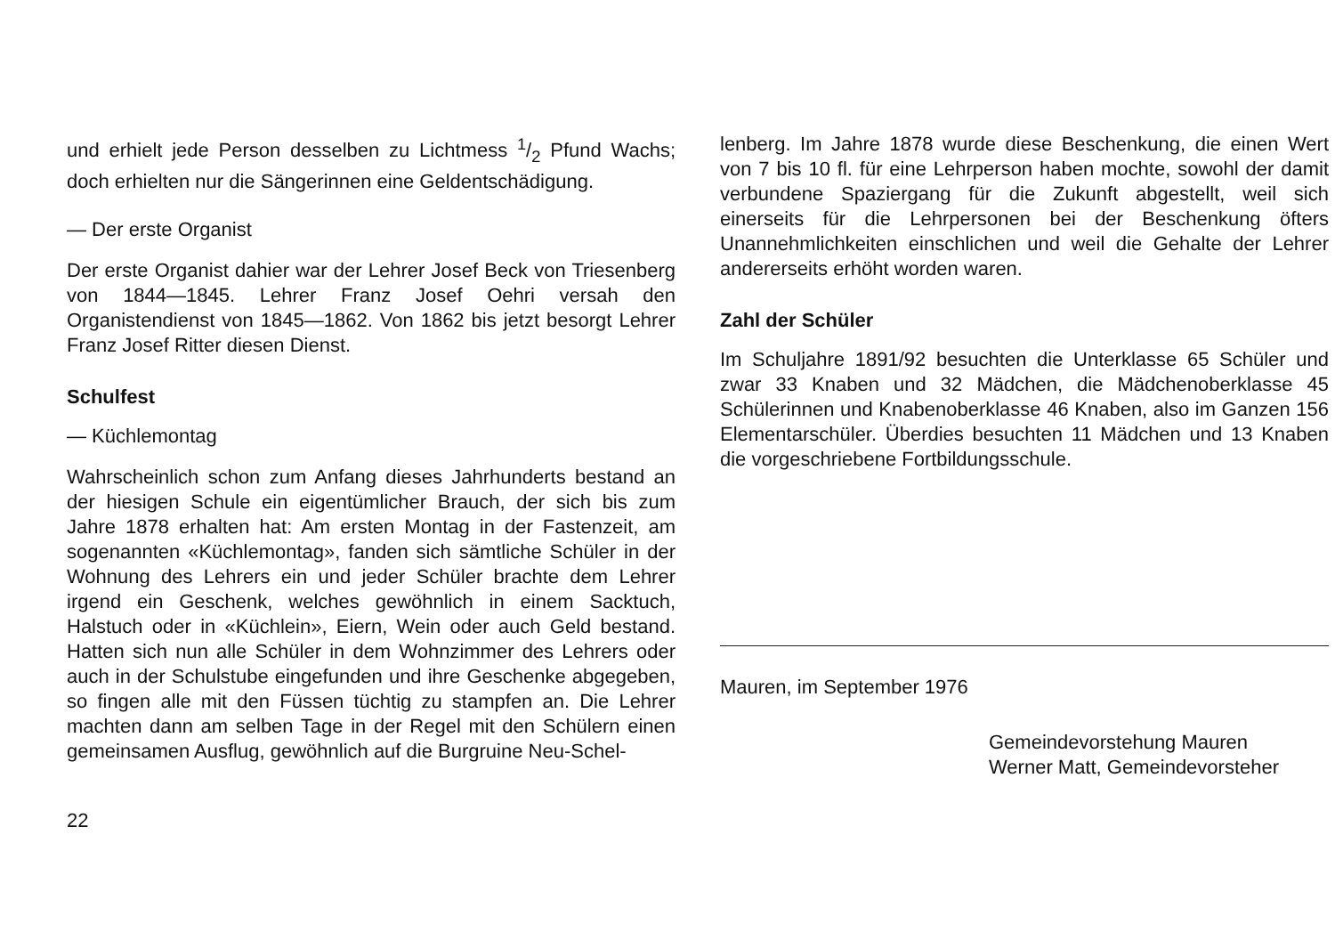und erhielt jede Person desselben zu Lichtmess 1/2 Pfund Wachs; doch erhielten nur die Sängerinnen eine Geldentschädigung.
— Der erste Organist
Der erste Organist dahier war der Lehrer Josef Beck von Triesenberg von 1844—1845. Lehrer Franz Josef Oehri versah den Organistendienst von 1845—1862. Von 1862 bis jetzt besorgt Lehrer Franz Josef Ritter diesen Dienst.
Schulfest
— Küchlemontag
Wahrscheinlich schon zum Anfang dieses Jahrhunderts bestand an der hiesigen Schule ein eigentümlicher Brauch, der sich bis zum Jahre 1878 erhalten hat: Am ersten Montag in der Fastenzeit, am sogenannten «Küchlemontag», fanden sich sämtliche Schüler in der Wohnung des Lehrers ein und jeder Schüler brachte dem Lehrer irgend ein Geschenk, welches gewöhnlich in einem Sacktuch, Halstuch oder in «Küchlein», Eiern, Wein oder auch Geld bestand. Hatten sich nun alle Schüler in dem Wohnzimmer des Lehrers oder auch in der Schulstube eingefunden und ihre Geschenke abgegeben, so fingen alle mit den Füssen tüchtig zu stampfen an. Die Lehrer machten dann am selben Tage in der Regel mit den Schülern einen gemeinsamen Ausflug, gewöhnlich auf die Burgruine Neu-Schel-
lenberg. Im Jahre 1878 wurde diese Beschenkung, die einen Wert von 7 bis 10 fl. für eine Lehrperson haben mochte, sowohl der damit verbundene Spaziergang für die Zukunft abgestellt, weil sich einerseits für die Lehrpersonen bei der Beschenkung öfters Unannehmlichkeiten einschlichen und weil die Gehalte der Lehrer andererseits erhöht worden waren.
Zahl der Schüler
Im Schuljahre 1891/92 besuchten die Unterklasse 65 Schüler und zwar 33 Knaben und 32 Mädchen, die Mädchenoberklasse 45 Schülerinnen und Knabenoberklasse 46 Knaben, also im Ganzen 156 Elementarschüler. Überdies besuchten 11 Mädchen und 13 Knaben die vorgeschriebene Fortbildungsschule.
Mauren, im September 1976
Gemeindevorstehung Mauren
Werner Matt, Gemeindevorsteher
22